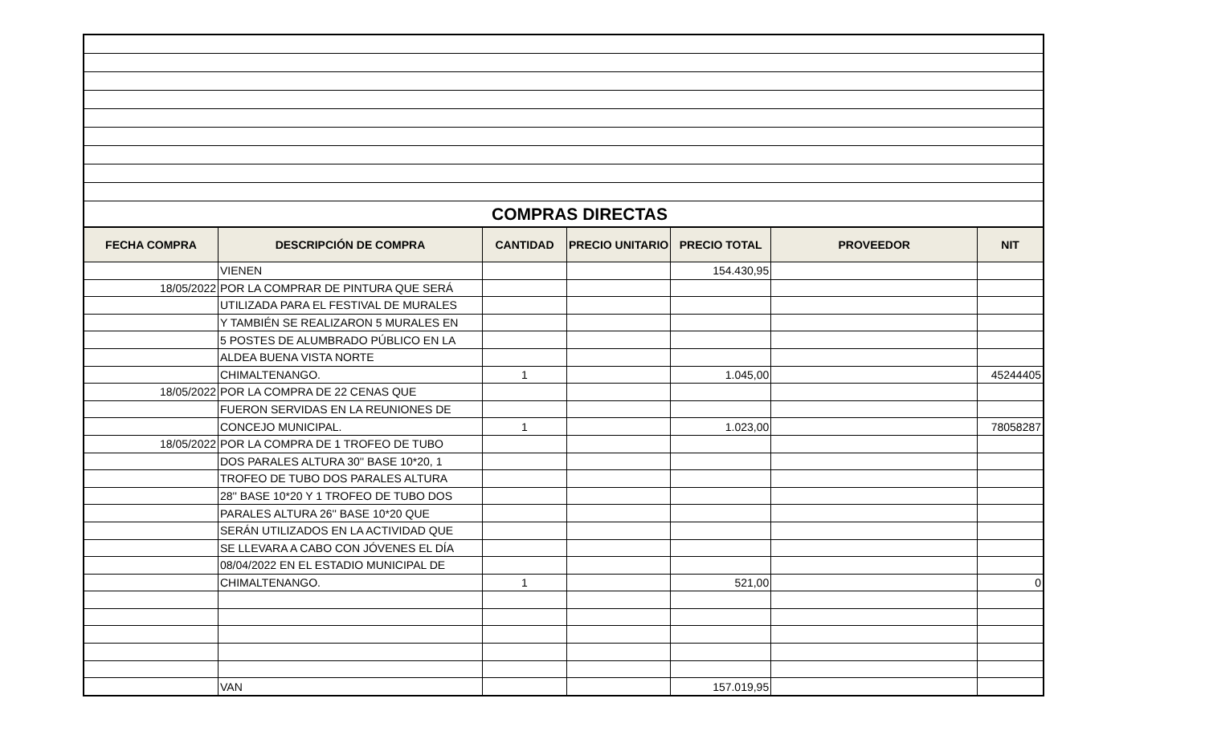COMPRAS DIRECTAS
| FECHA COMPRA | DESCRIPCIÓN DE COMPRA | CANTIDAD | PRECIO UNITARIO | PRECIO TOTAL | PROVEEDOR | NIT |
| --- | --- | --- | --- | --- | --- | --- |
| | VIENEN | | | 154.430,95 | | |
| 18/05/2022 | POR LA COMPRAR DE PINTURA QUE SERÁ | | | | | |
| | UTILIZADA PARA EL FESTIVAL DE MURALES | | | | | |
| | Y TAMBIÉN SE REALIZARON 5 MURALES EN | | | | | |
| | 5 POSTES DE ALUMBRADO PÚBLICO EN LA | | | | | |
| | ALDEA BUENA VISTA NORTE | | | | | |
| | CHIMALTENANGO. | 1 | | 1.045,00 | | 45244405 |
| 18/05/2022 | POR LA COMPRA DE 22 CENAS QUE | | | | | |
| | FUERON SERVIDAS EN LA REUNIONES DE | | | | | |
| | CONCEJO MUNICIPAL. | 1 | | 1.023,00 | | 78058287 |
| 18/05/2022 | POR LA COMPRA DE 1 TROFEO DE TUBO | | | | | |
| | DOS PARALES ALTURA 30'' BASE 10*20, 1 | | | | | |
| | TROFEO DE TUBO DOS PARALES ALTURA | | | | | |
| | 28'' BASE 10*20 Y 1 TROFEO DE TUBO DOS | | | | | |
| | PARALES ALTURA 26'' BASE 10*20 QUE | | | | | |
| | SERÁN UTILIZADOS EN LA ACTIVIDAD QUE | | | | | |
| | SE LLEVARA A CABO CON JÓVENES EL DÍA | | | | | |
| | 08/04/2022 EN EL ESTADIO MUNICIPAL DE | | | | | |
| | CHIMALTENANGO. | 1 | | 521,00 | | 0 |
| | VAN | | | 157.019,95 | | |